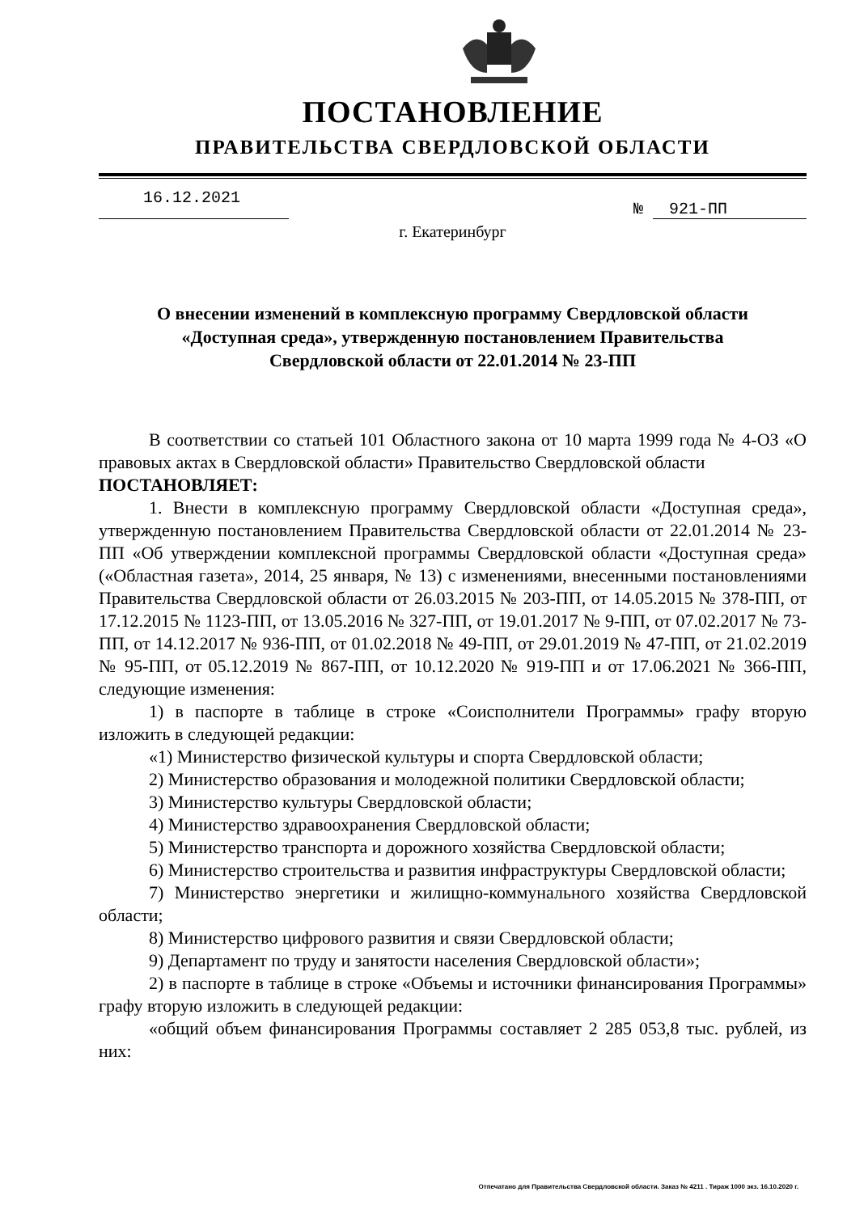ПОСТАНОВЛЕНИЕ
ПРАВИТЕЛЬСТВА СВЕРДЛОВСКОЙ ОБЛАСТИ
16.12.2021
№ 921-ПП
г. Екатеринбург
О внесении изменений в комплексную программу Свердловской области
«Доступная среда», утвержденную постановлением Правительства
Свердловской области от 22.01.2014 № 23-ПП
В соответствии со статьей 101 Областного закона от 10 марта 1999 года № 4-ОЗ «О правовых актах в Свердловской области» Правительство Свердловской области
ПОСТАНОВЛЯЕТ:
1. Внести в комплексную программу Свердловской области «Доступная среда», утвержденную постановлением Правительства Свердловской области от 22.01.2014 № 23-ПП «Об утверждении комплексной программы Свердловской области «Доступная среда» («Областная газета», 2014, 25 января, № 13) с изменениями, внесенными постановлениями Правительства Свердловской области от 26.03.2015 № 203-ПП, от 14.05.2015 № 378-ПП, от 17.12.2015 № 1123-ПП, от 13.05.2016 № 327-ПП, от 19.01.2017 № 9-ПП, от 07.02.2017 № 73-ПП, от 14.12.2017 № 936-ПП, от 01.02.2018 № 49-ПП, от 29.01.2019 № 47-ПП, от 21.02.2019 № 95-ПП, от 05.12.2019 № 867-ПП, от 10.12.2020 № 919-ПП и от 17.06.2021 № 366-ПП, следующие изменения:
1) в паспорте в таблице в строке «Соисполнители Программы» графу вторую изложить в следующей редакции:
«1) Министерство физической культуры и спорта Свердловской области;
2) Министерство образования и молодежной политики Свердловской области;
3) Министерство культуры Свердловской области;
4) Министерство здравоохранения Свердловской области;
5) Министерство транспорта и дорожного хозяйства Свердловской области;
6) Министерство строительства и развития инфраструктуры Свердловской области;
7) Министерство энергетики и жилищно-коммунального хозяйства Свердловской области;
8) Министерство цифрового развития и связи Свердловской области;
9) Департамент по труду и занятости населения Свердловской области»;
2) в паспорте в таблице в строке «Объемы и источники финансирования Программы» графу вторую изложить в следующей редакции:
«общий объем финансирования Программы составляет 2 285 053,8 тыс. рублей, из них:
Отпечатано для Правительства Свердловской области. Заказ № 4211 . Тираж 1000 экз. 16.10.2020 г.